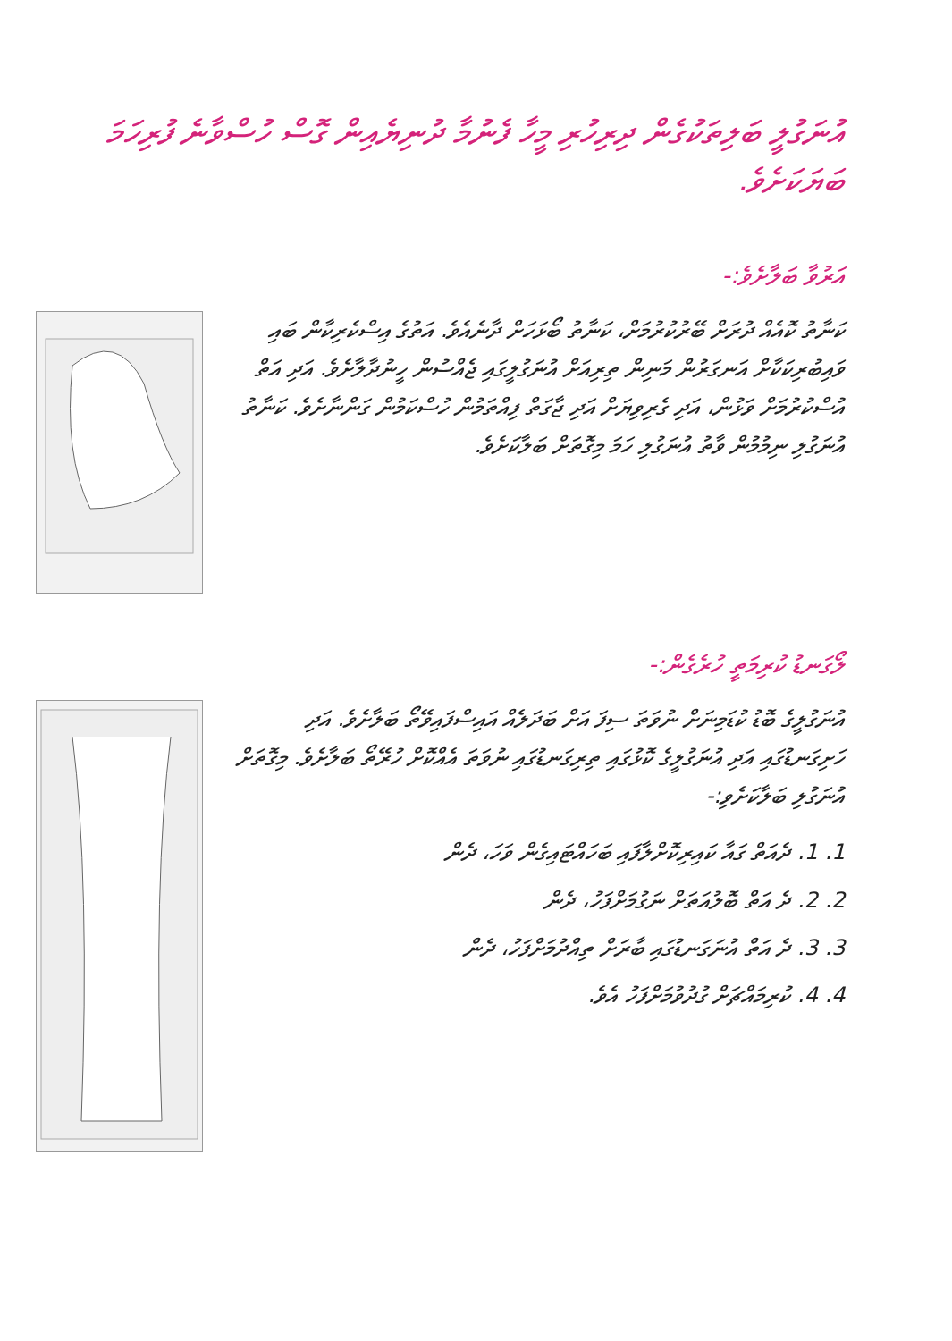އުނަގުލީ ބަލިތަކުގެން ދިރިހުރި މީހާ ފެނުމާ ދުނިޔެއިން ގޮސް ހުސްވާނެ ފުރިހަމަ ބަޔަކަށެވެ.
އަރުވާ ބަލާށެވެ:-
ކަނާތު ކޮއެއް ދުރަށް ބޭރުކުރުމަށް، ކަނާތު ބޯޅަހަށް ދާނެއެވެ. އަތުގެ އިސްކެރިކާން ބައި ވައިބުރިކަކާށް އަނގަރުން މަނިން ތިރިއަށް އުނަގުލީގައި ޖެއްސުން ހީނުދާލާށެވެ. އަދި އަތް އުސްކުރުމަށް ވަޅުން، އަދި ގެރިވިޔަށް އަދި ޖާގަތް ފިއްތަމުން ހުސްކަމުން ގަންނާށެވެ. ކަނާތު އުނަގުލި ނިމުމުން ވާތު އުނަގުލި ހަމަ މިގޮތަށް ބަލާކަށެވެ.
ލޯގަނޑު ކުރިމަތީ ހުރެގެން:-
އުނަގުލީގެ ބޮޑު ކުޑަމިނަށް ނުވަތަ ސިފަ އަށް ބަދަލެއް އައިސްފައިވޭތޯ ބަލާށެވެ. އަދި ހަށިގަނޑުގައި އަދި އުނަގުލީގެ ކޮޅުގައި ތިރިގަނޑުގައި ނުވަތަ އެއްކޮށް ހުރޭތޯ ބަލާށެވެ. މިގޮތަށް އުނަގުލި ބަލާކަށެވި:-
1. 1. ދެއަތް ގައާ ކައިރިކޮށްލާފައި ބަހައްޓައިގެން ވަހަ، ދެން
2. 2. ދެ އަތް ބޮލުއަތަށް ނަގުމަށްފަހު، ދެން
3. 3. ދެ އަތް އުނަގަނޑުގައި ބާރަށް ތިއްދުމަށްފަހު، ދެން
4. 4. ކުރިމައްޗަށް ގުދުވުމަށްފަހު އެވެ.